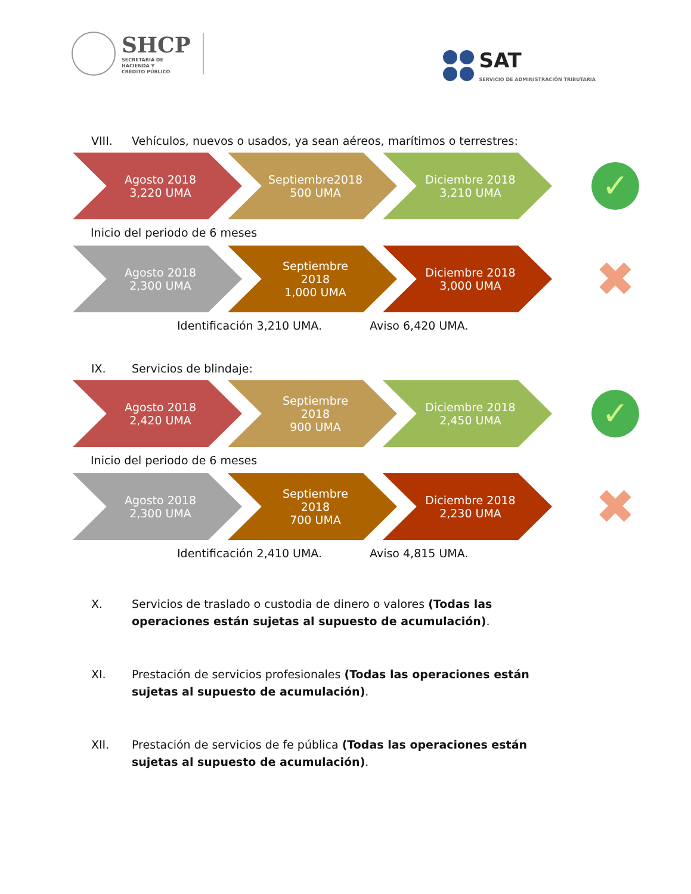SHCP
SECRETARÍA DE
HACIENDA Y
CRÉDITO PÚBLICO
SAT
SERVICIO DE ADMINISTRACIÓN TRIBUTARIA
VIII. Vehículos, nuevos o usados, ya sean aéreos, marítimos o terrestres:
Agosto 2018
3,220 UMA
Septiembre2018
500 UMA
Diciembre 2018
3,210 UMA
✓
Inicio del periodo de 6 meses
Agosto 2018
2,300 UMA
Septiembre
2018
1,000 UMA
Diciembre 2018
3,000 UMA
✖
Identificación 3,210 UMA. Aviso 6,420 UMA.
IX. Servicios de blindaje:
Agosto 2018
2,420 UMA
Septiembre
2018
900 UMA
Diciembre 2018
2,450 UMA
✓
Inicio del periodo de 6 meses
Agosto 2018
2,300 UMA
Septiembre
2018
700 UMA
Diciembre 2018
2,230 UMA
✖
Identificación 2,410 UMA. Aviso 4,815 UMA.
X. Servicios de traslado o custodia de dinero o valores (Todas las operaciones están sujetas al supuesto de acumulación).
XI. Prestación de servicios profesionales (Todas las operaciones están sujetas al supuesto de acumulación).
XII. Prestación de servicios de fe pública (Todas las operaciones están sujetas al supuesto de acumulación).